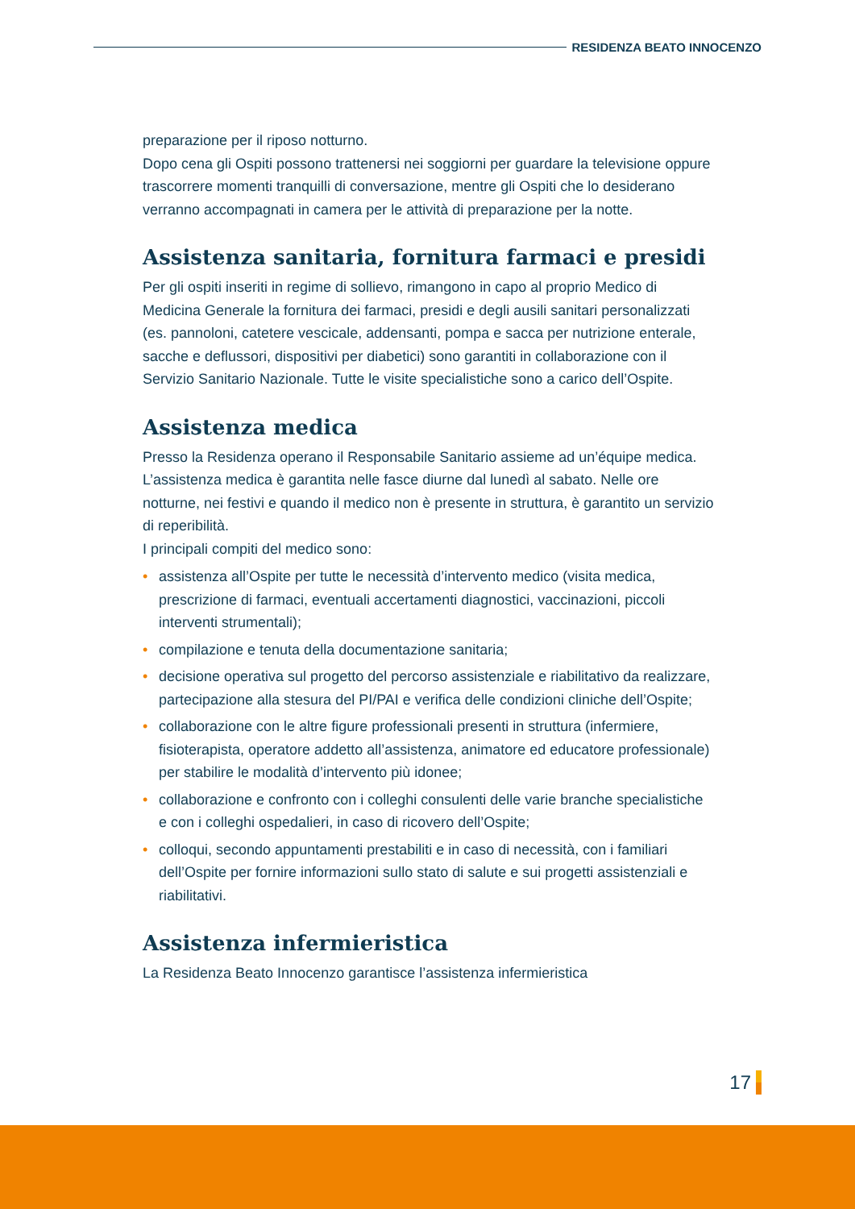RESIDENZA BEATO INNOCENZO
preparazione per il riposo notturno.
Dopo cena gli Ospiti possono trattenersi nei soggiorni per guardare la televisione oppure trascorrere momenti tranquilli di conversazione, mentre gli Ospiti che lo desiderano verranno accompagnati in camera per le attività di preparazione per la notte.
Assistenza sanitaria, fornitura farmaci e presidi
Per gli ospiti inseriti in regime di sollievo, rimangono in capo al proprio Medico di Medicina Generale la fornitura dei farmaci, presidi e degli ausili sanitari personalizzati (es. pannoloni, catetere vescicale, addensanti, pompa e sacca per nutrizione enterale, sacche e deflussori, dispositivi per diabetici) sono garantiti in collaborazione con il Servizio Sanitario Nazionale. Tutte le visite specialistiche sono a carico dell’Ospite.
Assistenza medica
Presso la Residenza operano il Responsabile Sanitario assieme ad un’équipe medica. L’assistenza medica è garantita nelle fasce diurne dal lunedì al sabato. Nelle ore notturne, nei festivi e quando il medico non è presente in struttura, è garantito un servizio di reperibilità.
I principali compiti del medico sono:
• assistenza all’Ospite per tutte le necessità d’intervento medico (visita medica, prescrizione di farmaci, eventuali accertamenti diagnostici, vaccinazioni, piccoli interventi strumentali);
• compilazione e tenuta della documentazione sanitaria;
• decisione operativa sul progetto del percorso assistenziale e riabilitativo da realizzare, partecipazione alla stesura del PI/PAI e verifica delle condizioni cliniche dell’Ospite;
• collaborazione con le altre figure professionali presenti in struttura (infermiere, fisioterapista, operatore addetto all’assistenza, animatore ed educatore professionale) per stabilire le modalità d’intervento più idonee;
• collaborazione e confronto con i colleghi consulenti delle varie branche specialistiche e con i colleghi ospedalieri, in caso di ricovero dell’Ospite;
• colloqui, secondo appuntamenti prestabiliti e in caso di necessità, con i familiari dell’Ospite per fornire informazioni sullo stato di salute e sui progetti assistenziali e riabilitativi.
Assistenza infermieristica
La Residenza Beato Innocenzo garantisce l’assistenza infermieristica
17